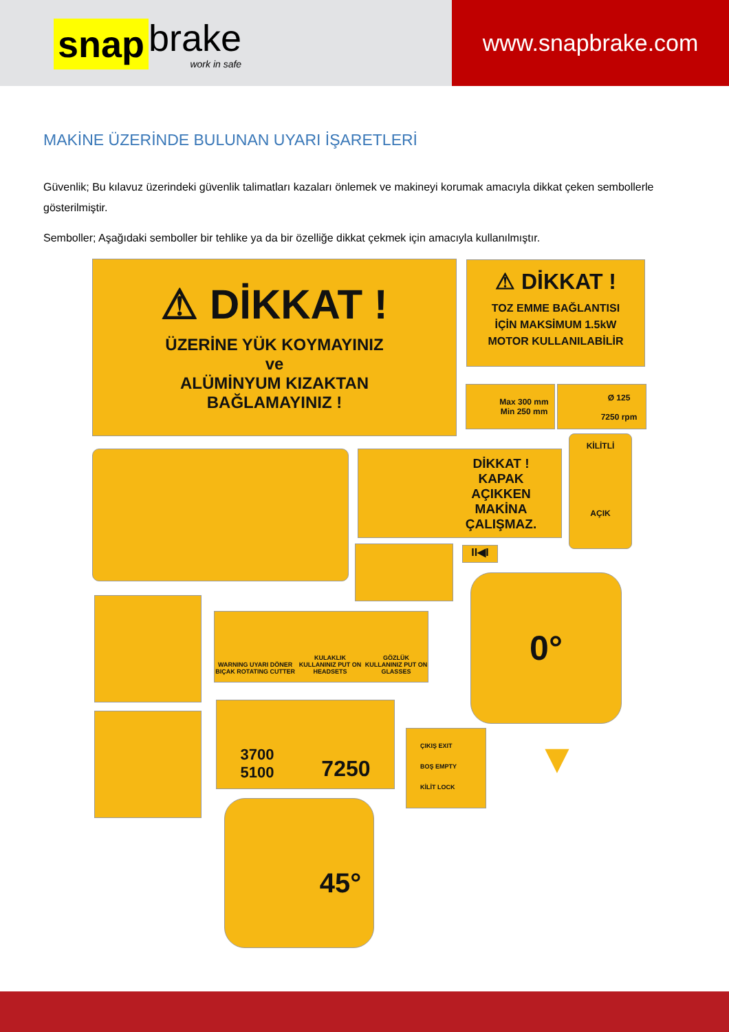snap
brake
work in safe
www.snapbrake.com
MAKİNE ÜZERİNDE BULUNAN UYARI İŞARETLERİ
Güvenlik; Bu kılavuz üzerindeki güvenlik talimatları kazaları önlemek ve makineyi korumak amacıyla dikkat çeken sembollerle gösterilmiştir.
Semboller; Aşağıdaki semboller bir tehlike ya da bir özelliğe dikkat çekmek için amacıyla kullanılmıştır.
⚠ DİKKAT !
ÜZERİNE YÜK KOYMAYINIZ
ve
ALÜMİNYUM KIZAKTAN
BAĞLAMAYINIZ !
⚠ DİKKAT !
TOZ EMME BAĞLANTISI
İÇİN MAKSİMUM 1.5kW
MOTOR KULLANILABİLİR
Max 300 mm
Min 250 mm
Ø 125
7250 rpm
DİKKAT !
KAPAK
AÇIKKEN
MAKİNA
ÇALIŞMAZ.
KİLİTLİ
AÇIK
II◀I
0°
WARNING UYARI DÖNER BIÇAK ROTATING CUTTER KULAKLIK KULLANINIZ PUT ON HEADSETS GÖZLÜK KULLANINIZ PUT ON GLASSES
3700
5100 7250
ÇIKIŞ EXIT
BOŞ EMPTY
KİLİT LOCK
▼
45°